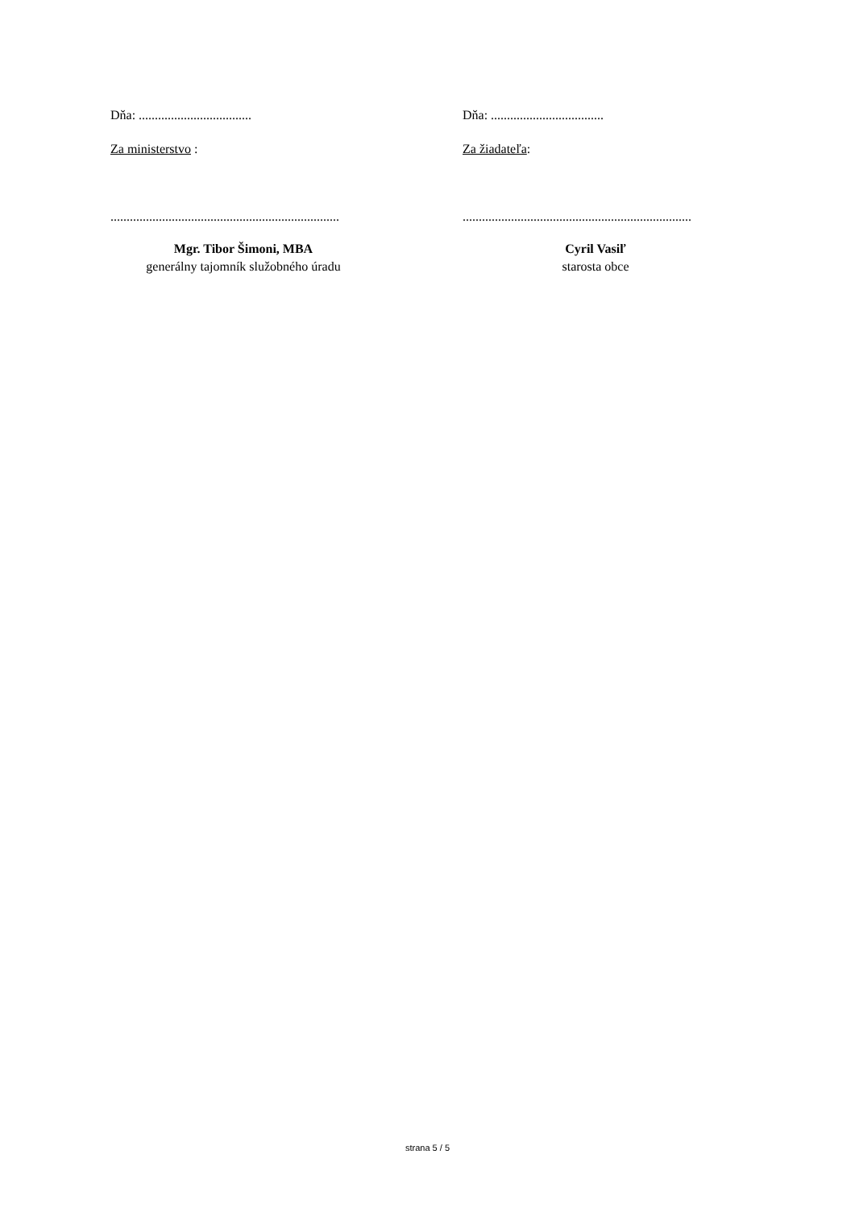Dňa: ...................................
Za ministerstvo :
.......................................................................
Mgr. Tibor Šimoni, MBA
generálny tajomník služobného úradu
Dňa: ...................................
Za žiadateľa:
.......................................................................
Cyril Vasiľ
starosta obce
strana 5 / 5